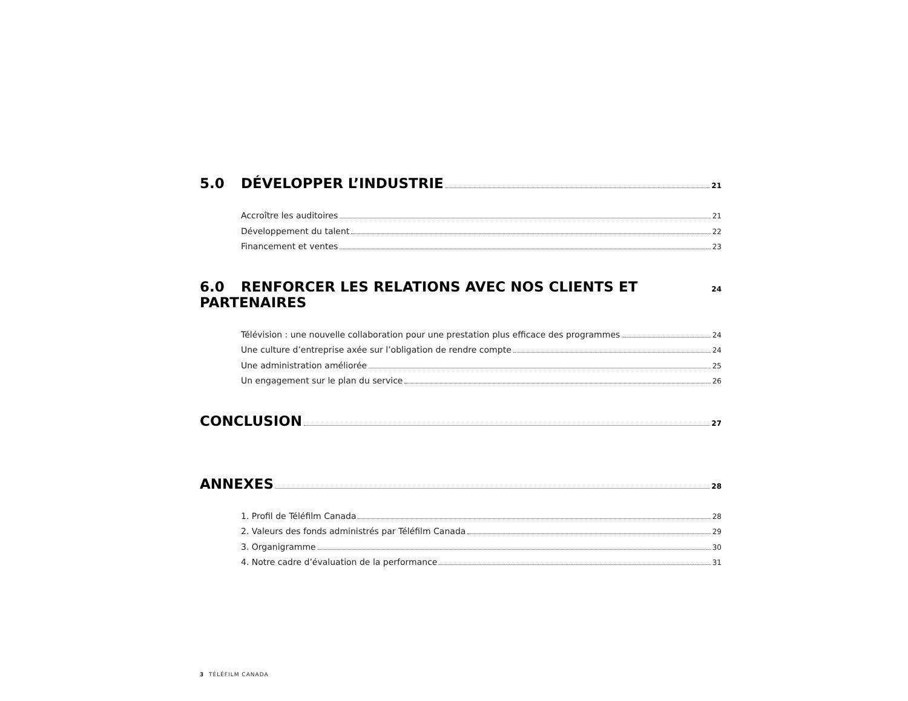5.0 DÉVELOPPER L’INDUSTRIE 21
Accroître les auditoires 21
Développement du talent 22
Financement et ventes 23
6.0 RENFORCER LES RELATIONS AVEC NOS CLIENTS ET PARTENAIRES 24
Télévision : une nouvelle collaboration pour une prestation plus efficace des programmes 24
Une culture d’entreprise axée sur l’obligation de rendre compte 24
Une administration améliorée 25
Un engagement sur le plan du service 26
CONCLUSION 27
ANNEXES 28
1. Profil de Téléfilm Canada 28
2. Valeurs des fonds administrés par Téléfilm Canada 29
3. Organigramme 30
4. Notre cadre d’évaluation de la performance 31
3 TÉLÉFILM CANADA